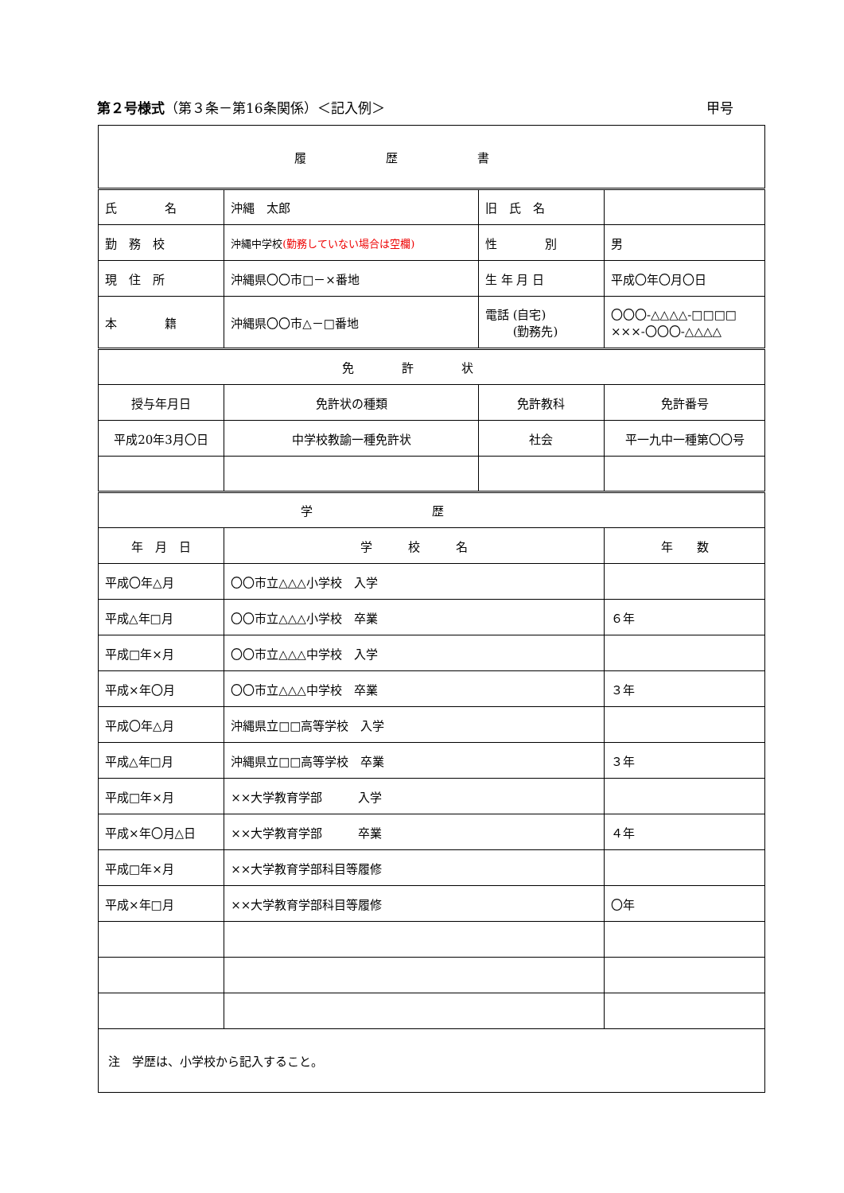第２号様式（第３条－第16条関係）＜記入例＞ 甲号
| 履歴書 | | | | |
| --- | --- | --- | --- | --- |
| 氏 名 | | 沖縄 太郎 | 旧 氏 名 | |
| 勤 務 校 | | 沖縄中学校 (勤務していない場合は空欄) | 性 別 | 男 |
| 現 住 所 | | 沖縄県〇〇市□－×番地 | 生 年 月 日 | 平成〇年〇月〇日 |
| 本 籍 | | 沖縄県〇〇市△－□番地 | 電話 (自宅) (勤務先) | 〇〇〇-△△△△-□□□□ ×××-〇〇〇-△△△△ |
| 免許状 | | | | |
| 授与年月日 | 免許状の種類 | | 免許教科 | 免許番号 |
| 平成20年3月〇日 | 中学校教諭一種免許状 | | 社会 | 平一九中一種第〇〇号 |
| 学歴 | | | | |
| 年 月 日 | | 学 校 名 | | 年 数 |
| 平成〇年△月 | | 〇〇市立△△△小学校 入学 | | |
| 平成△年□月 | | 〇〇市立△△△小学校 卒業 | | ６年 |
| 平成□年×月 | | 〇〇市立△△△中学校 入学 | | |
| 平成×年〇月 | | 〇〇市立△△△中学校 卒業 | | ３年 |
| 平成〇年△月 | | 沖縄県立□□高等学校 入学 | | |
| 平成△年□月 | | 沖縄県立□□高等学校 卒業 | | ３年 |
| 平成□年×月 | | ××大学教育学部 入学 | | |
| 平成×年〇月△日 | | ××大学教育学部 卒業 | | ４年 |
| 平成□年×月 | | ××大学教育学部科目等履修 | | |
| 平成×年□月 | | ××大学教育学部科目等履修 | | 〇年 |
| 注 学歴は、小学校から記入すること。 | | | | |